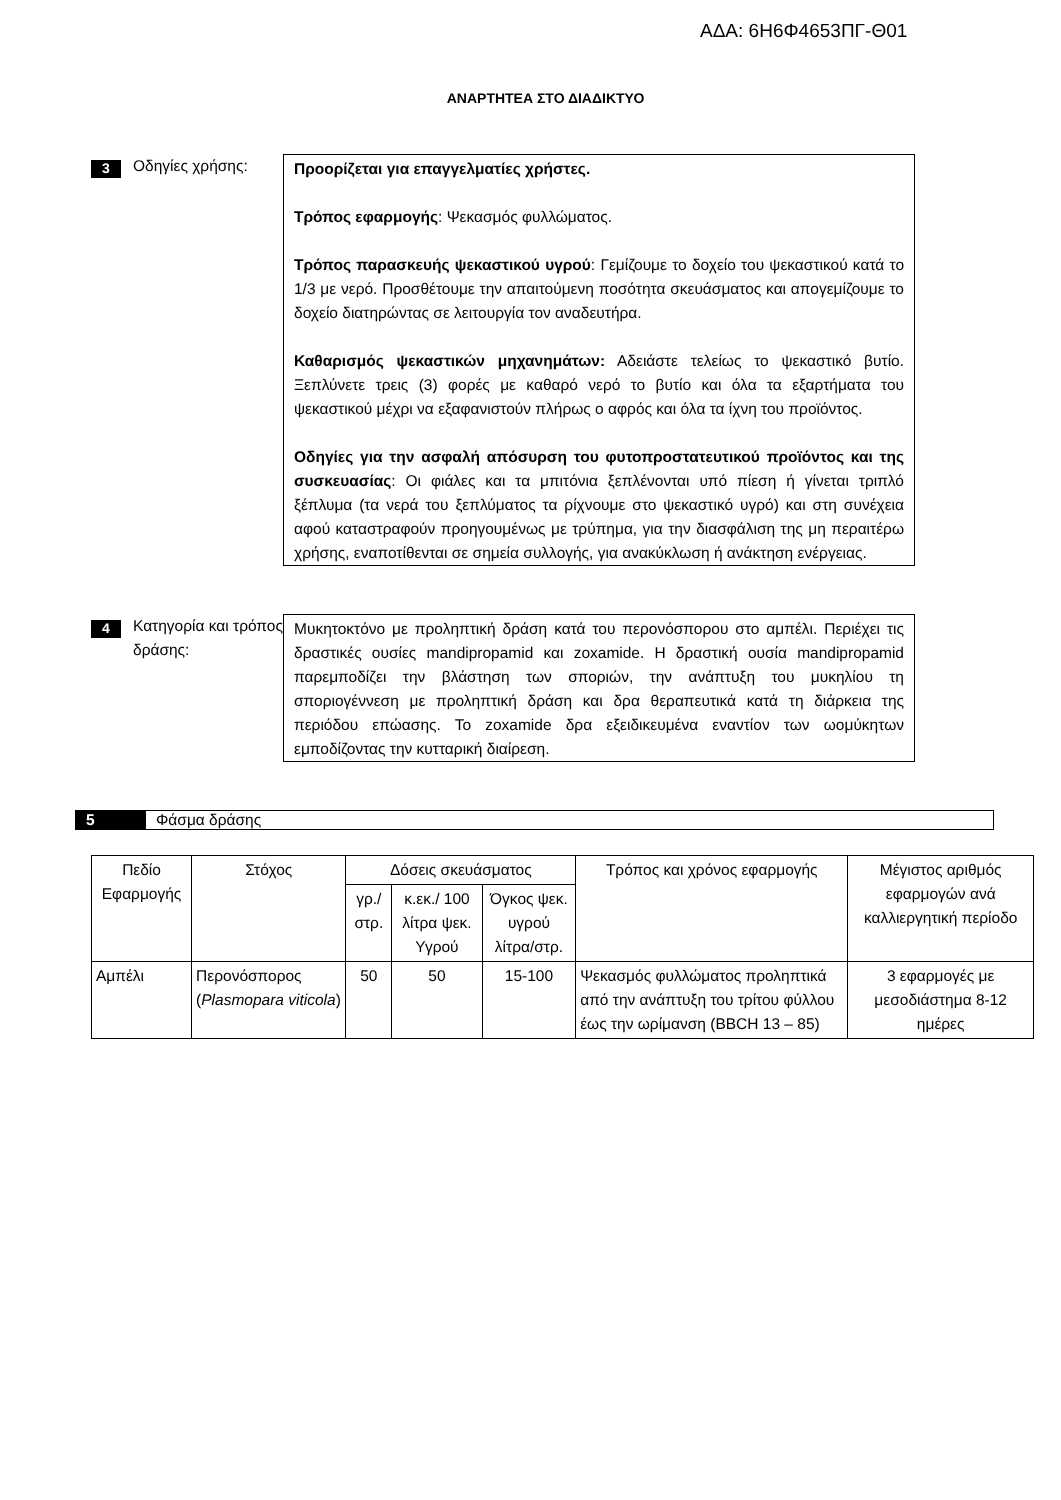ΑΔΑ: 6Η6Φ4653ΠΓ-Θ01
ΑΝΑΡΤΗΤΕΑ ΣΤΟ ΔΙΑΔΙΚΤΥΟ
3
Οδηγίες χρήσης: Προορίζεται για επαγγελματίες χρήστες.
Τρόπος εφαρμογής: Ψεκασμός φυλλώματος.
Τρόπος παρασκευής ψεκαστικού υγρού: Γεμίζουμε το δοχείο του ψεκαστικού κατά το 1/3 με νερό. Προσθέτουμε την απαιτούμενη ποσότητα σκευάσματος και απογεμίζουμε το δοχείο διατηρώντας σε λειτουργία τον αναδευτήρα.
Καθαρισμός ψεκαστικών μηχανημάτων: Αδειάστε τελείως το ψεκαστικό βυτίο. Ξεπλύνετε τρεις (3) φορές με καθαρό νερό το βυτίο και όλα τα εξαρτήματα του ψεκαστικού μέχρι να εξαφανιστούν πλήρως ο αφρός και όλα τα ίχνη του προϊόντος.
Οδηγίες για την ασφαλή απόσυρση του φυτοπροστατευτικού προϊόντος και της συσκευασίας: Οι φιάλες και τα μπιτόνια ξεπλένονται υπό πίεση ή γίνεται τριπλό ξέπλυμα (τα νερά του ξεπλύματος τα ρίχνουμε στο ψεκαστικό υγρό) και στη συνέχεια αφού καταστραφούν προηγουμένως με τρύπημα, για την διασφάλιση της μη περαιτέρω χρήσης, εναποτίθενται σε σημεία συλλογής, για ανακύκλωση ή ανάκτηση ενέργειας.
4
Κατηγορία και τρόπος δράσης:
Μυκητοκτόνο με προληπτική δράση κατά του περονόσπορου στο αμπέλι. Περιέχει τις δραστικές ουσίες mandipropamid και zoxamide. Η δραστική ουσία mandipropamid παρεμποδίζει την βλάστηση των σποριών, την ανάπτυξη του μυκηλίου τη σποριογέννεση με προληπτική δράση και δρα θεραπευτικά κατά τη διάρκεια της περιόδου επώασης. Το zoxamide δρα εξειδικευμένα εναντίον των ωομύκητων εμποδίζοντας την κυτταρική διαίρεση.
5 Φάσμα δράσης
| Πεδίο Εφαρμογής | Στόχος | Δόσεις σκευάσματος | | | Τρόπος και χρόνος εφαρμογής | Μέγιστος αριθμός εφαρμογών ανά καλλιεργητική περίοδο |
| --- | --- | --- | --- | --- | --- | --- |
| | | γρ./ στρ. | κ.εκ./ 100 λίτρα ψεκ. Υγρού | Όγκος ψεκ. υγρού λίτρα/στρ. | | |
| Αμπέλι | Περονόσπορος ( Plasmopara viticola ) | 50 | 50 | 15-100 | Ψεκασμός φυλλώματος προληπτικά από την ανάπτυξη του τρίτου φύλλου έως την ωρίμανση (BBCH 13 – 85) | 3 εφαρμογές με μεσοδιάστημα 8-12 ημέρες |